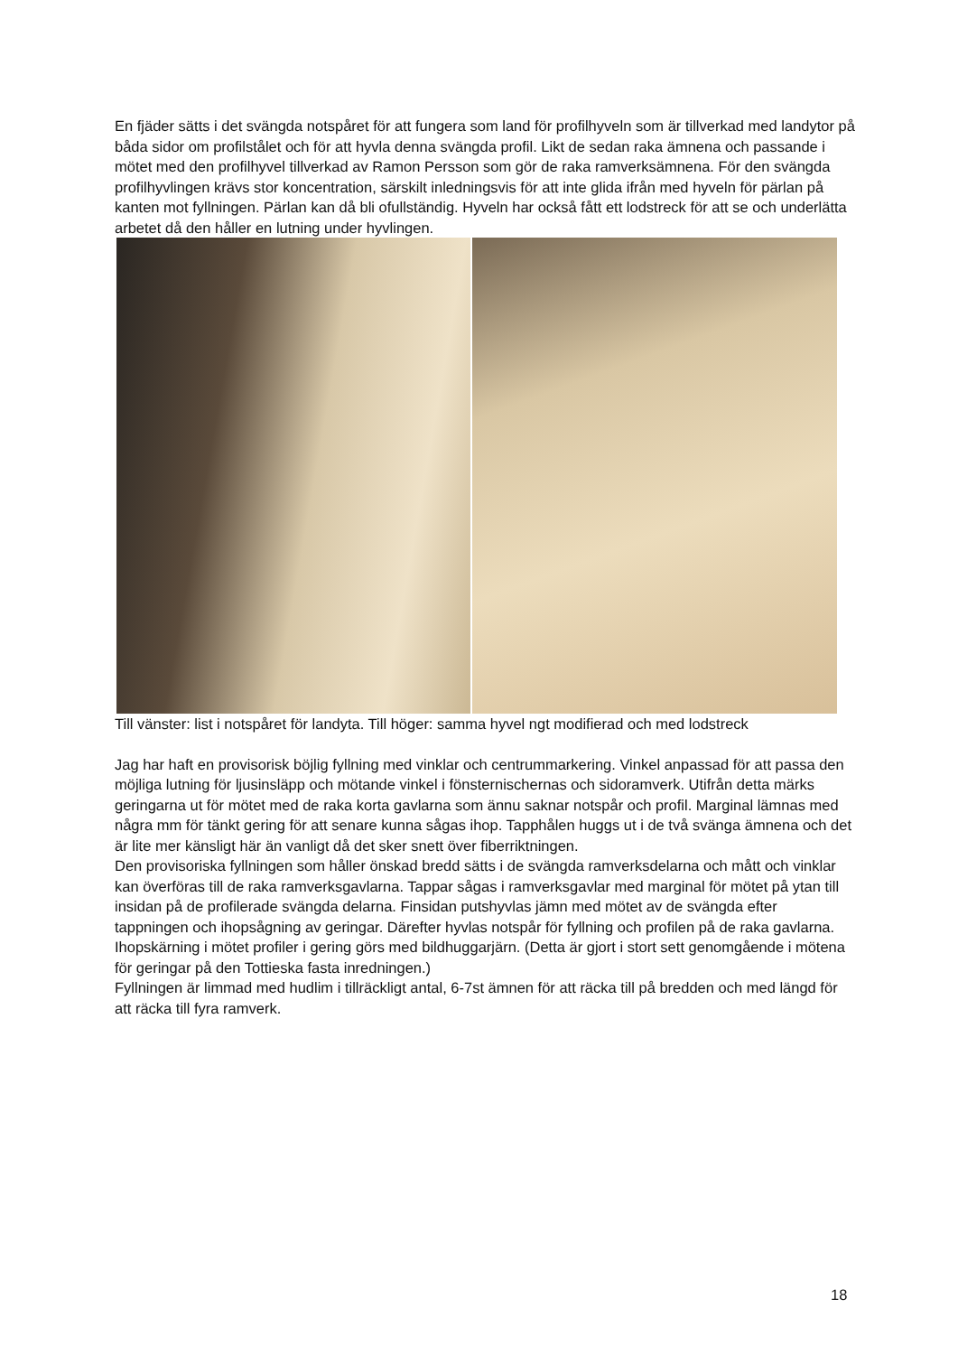En fjäder sätts i det svängda notspåret för att fungera som land för profilhyveln som är tillverkad med landytor på båda sidor om profilstålet och för att hyvla denna svängda profil. Likt de sedan raka ämnena och passande i mötet med den profilhyvel tillverkad av Ramon Persson som gör de raka ramverksämnena. För den svängda profilhyvlingen krävs stor koncentration, särskilt inledningsvis för att inte glida ifrån med hyveln för pärlan på kanten mot fyllningen. Pärlan kan då bli ofullständig. Hyveln har också fått ett lodstreck för att se och underlätta arbetet då den håller en lutning under hyvlingen.
Till vänster: list i notspåret för landyta. Till höger: samma hyvel ngt modifierad och med lodstreck
Jag har haft en provisorisk böjlig fyllning med vinklar och centrummarkering. Vinkel anpassad för att passa den möjliga lutning för ljusinsläpp och mötande vinkel i fönsternischernas och sidoramverk. Utifrån detta märks geringarna ut för mötet med de raka korta gavlarna som ännu saknar notspår och profil. Marginal lämnas med några mm för tänkt gering för att senare kunna sågas ihop. Tapphålen huggs ut i de två svänga ämnena och det är lite mer känsligt här än vanligt då det sker snett över fiberriktningen.
Den provisoriska fyllningen som håller önskad bredd sätts i de svängda ramverksdelarna och mått och vinklar kan överföras till de raka ramverksgavlarna. Tappar sågas i ramverksgavlar med marginal för mötet på ytan till insidan på de profilerade svängda delarna. Finsidan putshyvlas jämn med mötet av de svängda efter tappningen och ihopsågning av geringar. Därefter hyvlas notspår för fyllning och profilen på de raka gavlarna. Ihopskärning i mötet profiler i gering görs med bildhuggarjärn. (Detta är gjort i stort sett genomgående i mötena för geringar på den Tottieska fasta inredningen.)
Fyllningen är limmad med hudlim i tillräckligt antal, 6-7st ämnen för att räcka till på bredden och med längd för att räcka till fyra ramverk.
18